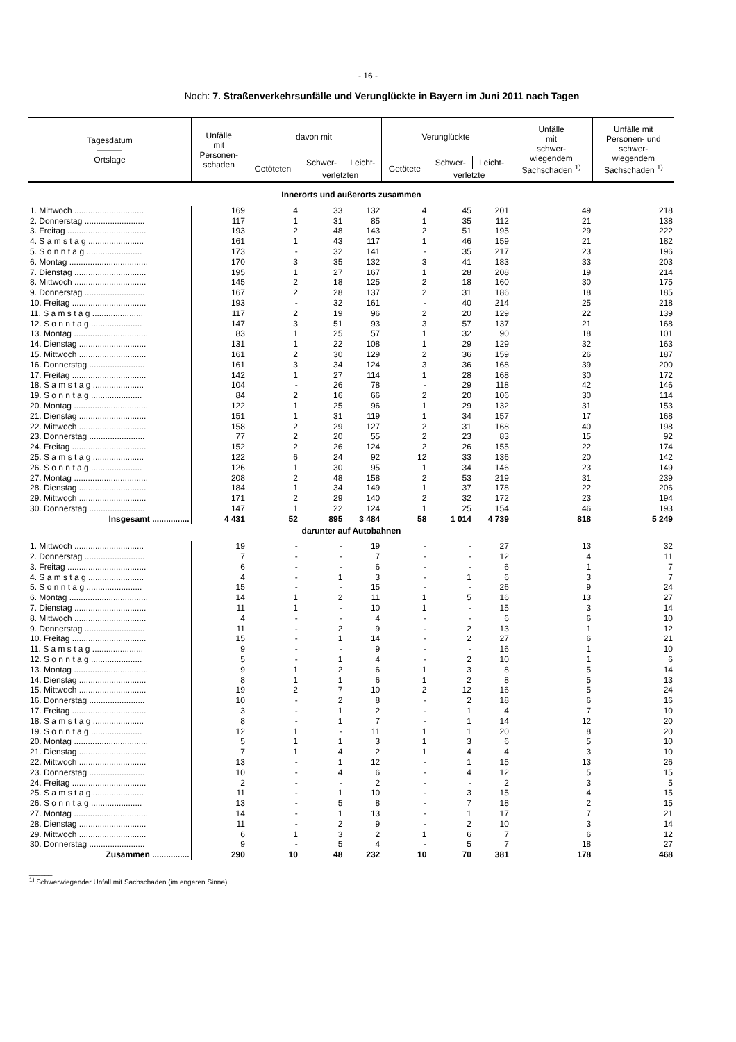- 16 -
Noch: 7. Straßenverkehrsunfälle und Verunglückte in Bayern im Juni 2011 nach Tagen
| Tagesdatum ――― Ortslage | Unfälle mit Personen- schaden | davon mit | | | Verunglückte | | | Unfälle mit schwer- wiegendem Sachschaden <sup>1)</sup> | Unfälle mit Personen- und schwer- wiegendem Sachschaden <sup>1)</sup> |
| --- | --- | --- | --- | --- | --- | --- | --- | --- | --- |
| | | Getöteten | Schwer- | Leicht- | Getötete | Schwer- | Leicht- | | |
| | | | verletzten | | | verletzte | | | |
| Innerorts und außerorts zusammen | | | | | | | | | |
| 1. Mittwoch .............................. | 169 | 4 | 33 | 132 | 4 | 45 | 201 | 49 | 218 |
| 2. Donnerstag .......................... | 117 | 1 | 31 | 85 | 1 | 35 | 112 | 21 | 138 |
| 3. Freitag .................................. | 193 | 2 | 48 | 143 | 2 | 51 | 195 | 29 | 222 |
| 4. S a m s t a g ........................ | 161 | 1 | 43 | 117 | 1 | 46 | 159 | 21 | 182 |
| 5. S o n n t a g ........................ | 173 | - | 32 | 141 | - | 35 | 217 | 23 | 196 |
| 6. Montag .................................. | 170 | 3 | 35 | 132 | 3 | 41 | 183 | 33 | 203 |
| 7. Dienstag ............................... | 195 | 1 | 27 | 167 | 1 | 28 | 208 | 19 | 214 |
| 8. Mittwoch ............................... | 145 | 2 | 18 | 125 | 2 | 18 | 160 | 30 | 175 |
| 9. Donnerstag .......................... | 167 | 2 | 28 | 137 | 2 | 31 | 186 | 18 | 185 |
| 10. Freitag ................................ | 193 | - | 32 | 161 | - | 40 | 214 | 25 | 218 |
| 11. S a m s t a g ...................... | 117 | 2 | 19 | 96 | 2 | 20 | 129 | 22 | 139 |
| 12. S o n n t a g ...................... | 147 | 3 | 51 | 93 | 3 | 57 | 137 | 21 | 168 |
| 13. Montag ................................ | 83 | 1 | 25 | 57 | 1 | 32 | 90 | 18 | 101 |
| 14. Dienstag ............................. | 131 | 1 | 22 | 108 | 1 | 29 | 129 | 32 | 163 |
| 15. Mittwoch ............................. | 161 | 2 | 30 | 129 | 2 | 36 | 159 | 26 | 187 |
| 16. Donnerstag ........................ | 161 | 3 | 34 | 124 | 3 | 36 | 168 | 39 | 200 |
| 17. Freitag ................................ | 142 | 1 | 27 | 114 | 1 | 28 | 168 | 30 | 172 |
| 18. S a m s t a g ...................... | 104 | - | 26 | 78 | - | 29 | 118 | 42 | 146 |
| 19. S o n n t a g ...................... | 84 | 2 | 16 | 66 | 2 | 20 | 106 | 30 | 114 |
| 20. Montag ................................ | 122 | 1 | 25 | 96 | 1 | 29 | 132 | 31 | 153 |
| 21. Dienstag ............................. | 151 | 1 | 31 | 119 | 1 | 34 | 157 | 17 | 168 |
| 22. Mittwoch ............................. | 158 | 2 | 29 | 127 | 2 | 31 | 168 | 40 | 198 |
| 23. Donnerstag ........................ | 77 | 2 | 20 | 55 | 2 | 23 | 83 | 15 | 92 |
| 24. Freitag ................................ | 152 | 2 | 26 | 124 | 2 | 26 | 155 | 22 | 174 |
| 25. S a m s t a g ...................... | 122 | 6 | 24 | 92 | 12 | 33 | 136 | 20 | 142 |
| 26. S o n n t a g ...................... | 126 | 1 | 30 | 95 | 1 | 34 | 146 | 23 | 149 |
| 27. Montag ................................ | 208 | 2 | 48 | 158 | 2 | 53 | 219 | 31 | 239 |
| 28. Dienstag ............................. | 184 | 1 | 34 | 149 | 1 | 37 | 178 | 22 | 206 |
| 29. Mittwoch ............................. | 171 | 2 | 29 | 140 | 2 | 32 | 172 | 23 | 194 |
| 30. Donnerstag ........................ | 147 | 1 | 22 | 124 | 1 | 25 | 154 | 46 | 193 |
| Insgesamt ................ | 4 431 | 52 | 895 | 3 484 | 58 | 1 014 | 4 739 | 818 | 5 249 |
| darunter auf Autobahnen | | | | | | | | | |
| 1. Mittwoch .............................. | 19 | - | - | 19 | - | - | 27 | 13 | 32 |
| 2. Donnerstag .......................... | 7 | - | - | 7 | - | - | 12 | 4 | 11 |
| 3. Freitag .................................. | 6 | - | - | 6 | - | - | 6 | 1 | 7 |
| 4. S a m s t a g ........................ | 4 | - | 1 | 3 | - | 1 | 6 | 3 | 7 |
| 5. S o n n t a g ........................ | 15 | - | - | 15 | - | - | 26 | 9 | 24 |
| 6. Montag .................................. | 14 | 1 | 2 | 11 | 1 | 5 | 16 | 13 | 27 |
| 7. Dienstag ............................... | 11 | 1 | - | 10 | 1 | - | 15 | 3 | 14 |
| 8. Mittwoch ............................... | 4 | - | - | 4 | - | - | 6 | 6 | 10 |
| 9. Donnerstag .......................... | 11 | - | 2 | 9 | - | 2 | 13 | 1 | 12 |
| 10. Freitag ................................ | 15 | - | 1 | 14 | - | 2 | 27 | 6 | 21 |
| 11. S a m s t a g ...................... | 9 | - | - | 9 | - | - | 16 | 1 | 10 |
| 12. S o n n t a g ...................... | 5 | - | 1 | 4 | - | 2 | 10 | 1 | 6 |
| 13. Montag ................................ | 9 | 1 | 2 | 6 | 1 | 3 | 8 | 5 | 14 |
| 14. Dienstag ............................. | 8 | 1 | 1 | 6 | 1 | 2 | 8 | 5 | 13 |
| 15. Mittwoch ............................. | 19 | 2 | 7 | 10 | 2 | 12 | 16 | 5 | 24 |
| 16. Donnerstag ........................ | 10 | - | 2 | 8 | - | 2 | 18 | 6 | 16 |
| 17. Freitag ................................ | 3 | - | 1 | 2 | - | 1 | 4 | 7 | 10 |
| 18. S a m s t a g ...................... | 8 | - | 1 | 7 | - | 1 | 14 | 12 | 20 |
| 19. S o n n t a g ...................... | 12 | 1 | - | 11 | 1 | 1 | 20 | 8 | 20 |
| 20. Montag ................................ | 5 | 1 | 1 | 3 | 1 | 3 | 6 | 5 | 10 |
| 21. Dienstag ............................. | 7 | 1 | 4 | 2 | 1 | 4 | 4 | 3 | 10 |
| 22. Mittwoch ............................. | 13 | - | 1 | 12 | - | 1 | 15 | 13 | 26 |
| 23. Donnerstag ........................ | 10 | - | 4 | 6 | - | 4 | 12 | 5 | 15 |
| 24. Freitag ................................ | 2 | - | - | 2 | - | - | 2 | 3 | 5 |
| 25. S a m s t a g ...................... | 11 | - | 1 | 10 | - | 3 | 15 | 4 | 15 |
| 26. S o n n t a g ...................... | 13 | - | 5 | 8 | - | 7 | 18 | 2 | 15 |
| 27. Montag ................................ | 14 | - | 1 | 13 | - | 1 | 17 | 7 | 21 |
| 28. Dienstag ............................. | 11 | - | 2 | 9 | - | 2 | 10 | 3 | 14 |
| 29. Mittwoch ............................. | 6 | 1 | 3 | 2 | 1 | 6 | 7 | 6 | 12 |
| 30. Donnerstag ........................ | 9 | - | 5 | 4 | - | 5 | 7 | 18 | 27 |
| Zusammen ................ | 290 | 10 | 48 | 232 | 10 | 70 | 381 | 178 | 468 |
______
<sup>1)</sup> Schwerwiegender Unfall mit Sachschaden (im engeren Sinne).